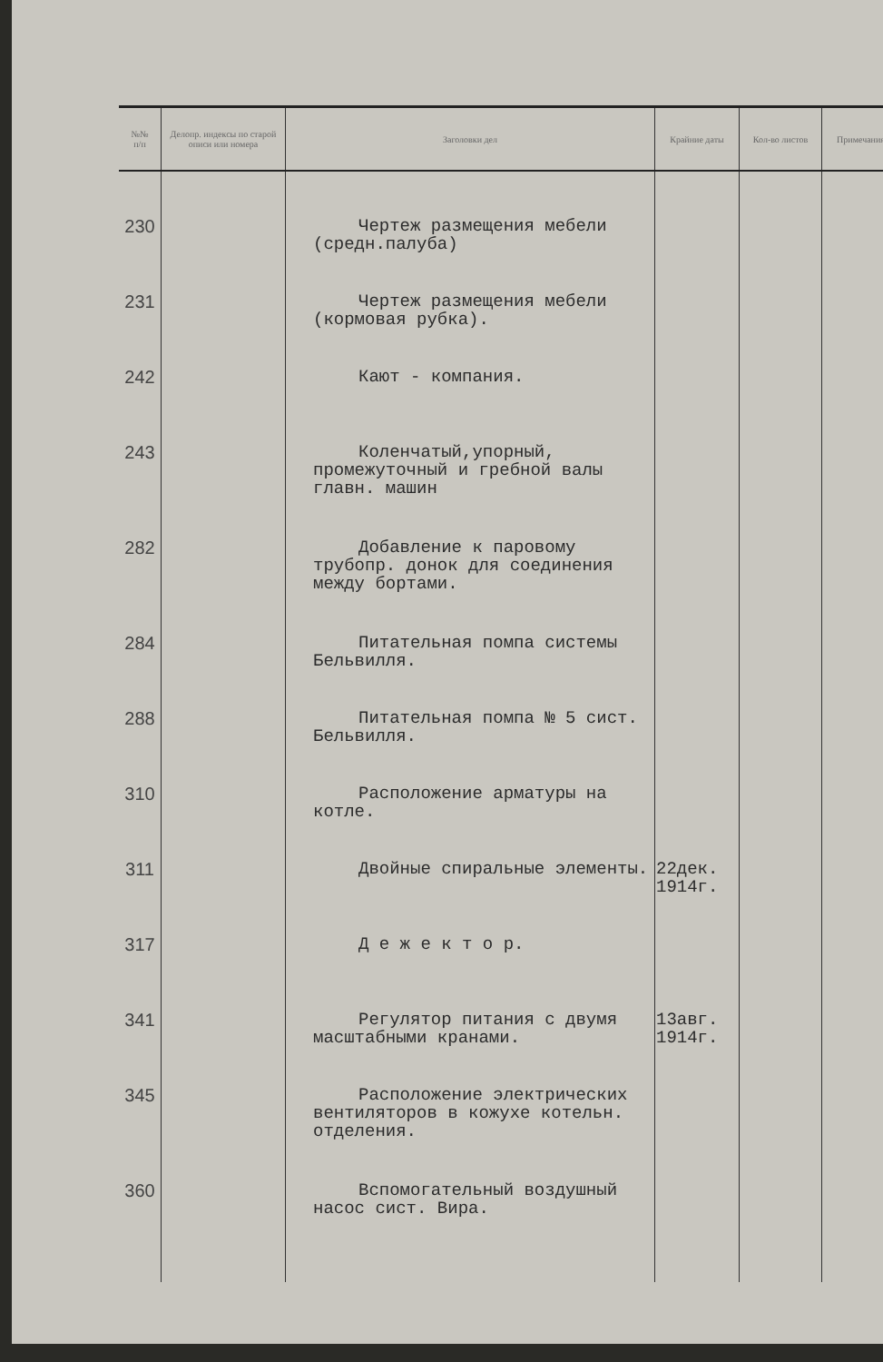| №№ п/п | Делопр. индексы по старой описи или номера | Заголовки дел | Крайние даты | Кол-во листов | Примечания |
| --- | --- | --- | --- | --- | --- |
| 230 | | Чертеж размещения мебели (средн.палуба) | | | |
| 231 | | Чертеж размещения мебели (кормовая рубка). | | | |
| 242 | | Кают - компания. | | | |
| 243 | | Коленчатый,упорный, промежуточный и гребной валы главн. машин | | | |
| 282 | | Добавление к паровому трубопр. донок для соединения между бортами. | | | |
| 284 | | Питательная помпа системы Бельвилля. | | | |
| 288 | | Питательная помпа № 5 сист. Бельвилля. | | | |
| 310 | | Расположение арматуры на котле. | | | |
| 311 | | Двойные спиральные элементы. | 22дек. 1914г. | | |
| 317 | | Д е ж е к т о р. | | | |
| 341 | | Регулятор питания с двумя масштабными кранами. | 13авг. 1914г. | | |
| 345 | | Расположение электрических вентиляторов в кожухе котельн. отделения. | | | |
| 360 | | Вспомогательный воздушный насос сист. Вира. | | | |